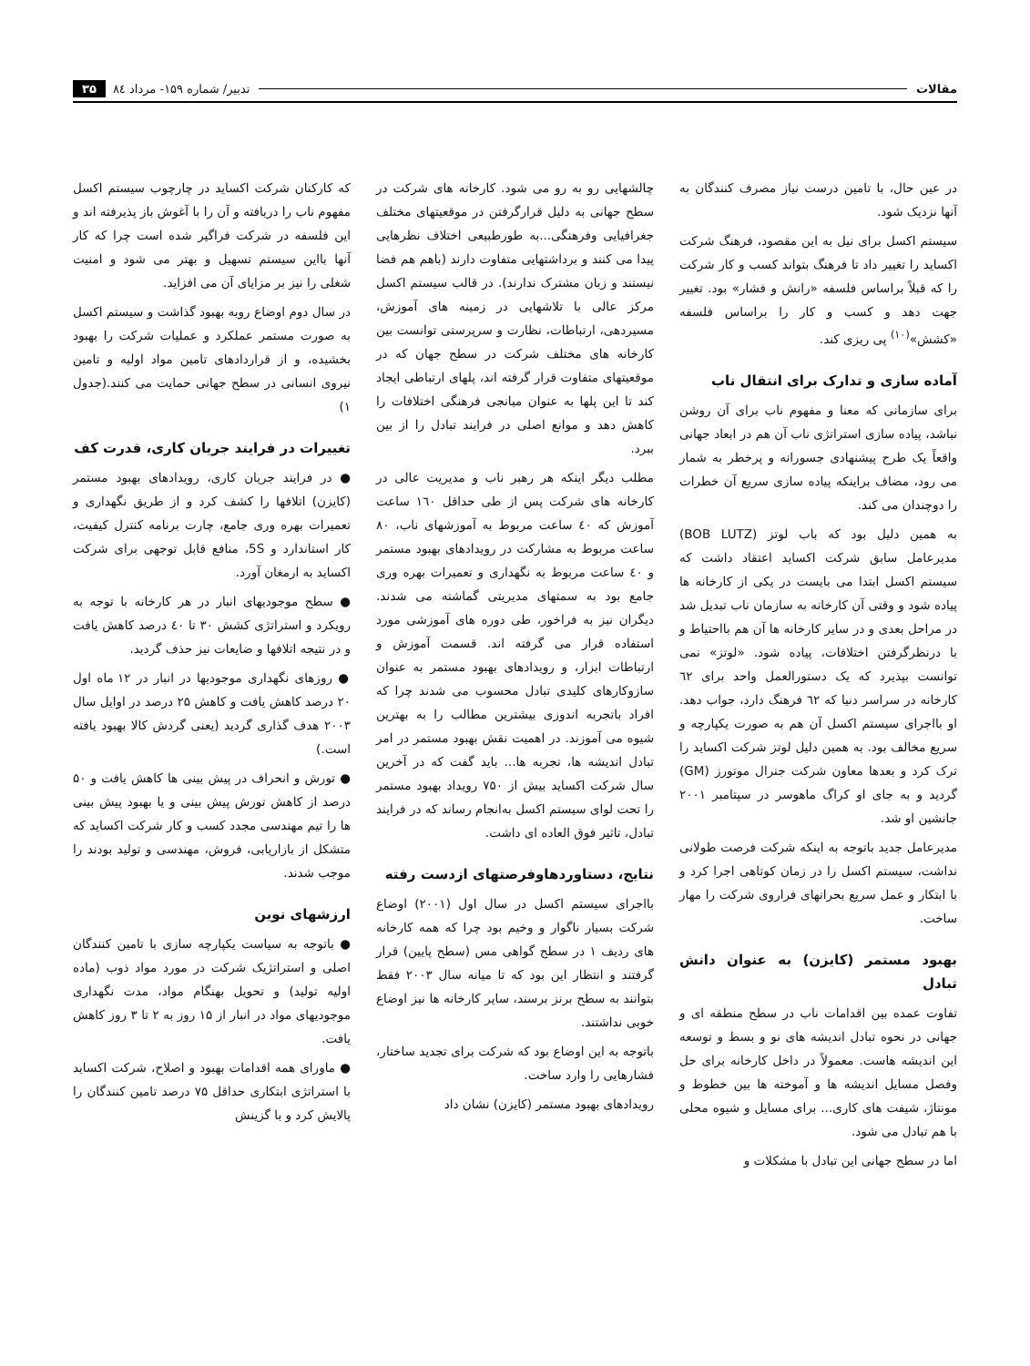مقالات تدبیر/ شماره ۱۵۹- مرداد ۸٤ ۳۵
در عین حال، با تامین درست نیاز مصرف کنندگان به آنها نزدیک شود.
سیستم اکسل برای نیل به این مقصود، فرهنگ شرکت اکساید را تغییر داد تا فرهنگ بتواند کسب و کار شرکت را که قبلاً براساس فلسفه «رانش و فشار» بود. تغییر جهت دهد و کسب و کار را براساس فلسفه «کشش»<sup>(۱۰)</sup> پی ریزی کند.
آماده سازی و تدارک برای انتقال ناب
برای سازمانی که معنا و مفهوم ناب برای آن روشن نباشد، پیاده سازی استراتژی ناب آن هم در ابعاد جهانی واقعاً یک طرح پیشنهادی جسورانه و پرخطر به شمار می رود، مضاف براینکه پیاده سازی سریع آن خطرات را دوچندان می کند.
به همین دلیل بود که باب لوتز (BOB LUTZ) مدیرعامل سابق شرکت اکساید اعتقاد داشت که سیستم اکسل ابتدا می بایست در یکی از کارخانه ها پیاده شود و وقتی آن کارخانه به سازمان ناب تبدیل شد در مراحل بعدی و در سایر کارخانه ها آن هم بااحتیاط و با درنظرگرفتن اختلافات، پیاده شود. «لوتز» نمی توانست بپذیرد که یک دستورالعمل واحد برای ٦۲ کارخانه در سراسر دنیا که ٦۲ فرهنگ دارد، جواب دهد. او بااجرای سیستم اکسل آن هم به صورت یکپارچه و سریع مخالف بود. به همین دلیل لوتز شرکت اکساید را ترک کرد و بعدها معاون شرکت جنرال موتورز (GM) گردید و به جای او کراگ ماهوسر در سپتامبر ۲۰۰۱ جانشین او شد.
مدیرعامل جدید باتوجه به اینکه شرکت فرصت طولانی نداشت، سیستم اکسل را در زمان کوتاهی اجرا کرد و با ابتکار و عمل سریع بحرانهای فراروی شرکت را مهار ساخت.
بهبود مستمر (کایزن) به عنوان دانش تبادل
تفاوت عمده بین اقدامات ناب در سطح منطقه ای و جهانی در نحوه تبادل اندیشه های نو و بسط و توسعه این اندیشه هاست. معمولاً در داخل کارخانه برای حل وفصل مسایل اندیشه ها و آموخته ها بین خطوط و مونتاژ، شیفت های کاری... برای مسایل و شیوه محلی با هم تبادل می شود.
اما در سطح جهانی این تبادل با مشکلات و
چالشهایی رو به رو می شود. کارخانه های شرکت در سطح جهانی به دلیل قرارگرفتن در موقعیتهای مختلف جغرافیایی وفرهنگی...به طورطبیعی اختلاف نظرهایی پیدا می کنند و برداشتهایی متفاوت دارند (باهم هم فضا نیستند و زبان مشترک ندارند). در قالب سیستم اکسل مرکز عالی با تلاشهایی در زمینه های آموزش، مسیردهی، ارتباطات، نظارت و سرپرستی توانست بین کارخانه های مختلف شرکت در سطح جهان که در موقعیتهای متفاوت قرار گرفته اند، پلهای ارتباطی ایجاد کند تا این پلها به عنوان میانجی فرهنگی اختلافات را کاهش دهد و موانع اصلی در فرایند تبادل را از بین ببرد.
مطلب دیگر اینکه هر رهبر ناب و مدیریت عالی در کارخانه های شرکت پس از طی حداقل ۱٦۰ ساعت آموزش که ٤۰ ساعت مربوط به آموزشهای ناب، ۸۰ ساعت مربوط به مشارکت در رویدادهای بهبود مستمر و ٤۰ ساعت مربوط به نگهداری و تعمیرات بهره وری جامع بود به سمتهای مدیریتی گماشته می شدند. دیگران نیز به فراخور، طی دوره های آموزشی مورد استفاده قرار می گرفته اند. قسمت آموزش و ارتباطات ابزار، و رویدادهای بهبود مستمر به عنوان سازوکارهای کلیدی تبادل محسوب می شدند چرا که افراد باتجربه اندوزی بیشترین مطالب را به بهترین شیوه می آموزند. در اهمیت نقش بهبود مستمر در امر تبادل اندیشه ها، تجربه ها... باید گفت که در آخرین سال شرکت اکساید بیش از ۷۵۰ رویداد بهبود مستمر را تحت لوای سیستم اکسل به‌انجام رساند که در فرایند تبادل، تاثیر فوق العاده ای داشت.
نتایج، دستاوردهاوفرصتهای ازدست رفته
بااجرای سیستم اکسل در سال اول (۲۰۰۱) اوضاع شرکت بسیار ناگوار و وخیم بود چرا که همه کارخانه های ردیف ۱ در سطح گواهی مس (سطح پایین) قرار گرفتند و انتظار این بود که تا میانه سال ۲۰۰۳ فقط بتوانند به سطح برنز برسند، سایر کارخانه ها نیز اوضاع خوبی نداشتند.
باتوجه به این اوضاع بود که شرکت برای تجدید ساختار، فشارهایی را وارد ساخت.
رویدادهای بهبود مستمر (کایزن) نشان داد
که کارکنان شرکت اکساید در چارچوب سیستم اکسل مفهوم ناب را دریافته و آن را با آغوش باز پذیرفته اند و این فلسفه در شرکت فراگیر شده است چرا که کار آنها بااین سیستم تسهیل و بهتر می شود و امنیت شغلی را نیز بر مزایای آن می افزاید.
در سال دوم اوضاع روبه بهبود گذاشت و سیستم اکسل به صورت مستمر عملکرد و عملیات شرکت را بهبود بخشیده، و از قراردادهای تامین مواد اولیه و تامین نیروی انسانی در سطح جهانی حمایت می کنند.(جدول ۱)
تغییرات در فرایند جریان کاری، قدرت کف
● در فرایند جریان کاری، رویدادهای بهبود مستمر (کایزن) اتلافها را کشف کرد و از طریق نگهداری و تعمیرات بهره وری جامع، چارت برنامه کنترل کیفیت، کار استاندارد و 5S، منافع قابل توجهی برای شرکت اکساید به ارمغان آورد.
● سطح موجودیهای انبار در هر کارخانه با توجه به رویکرد و استراتژی کشش ۳۰ تا ٤۰ درصد کاهش یافت و در نتیجه اتلافها و ضایعات نیز حذف گردید.
● روزهای نگهداری موجودیها در انبار در ۱۲ ماه اول ۲۰ درصد کاهش یافت و کاهش ۲۵ درصد در اوایل سال ۲۰۰۳ هدف گذاری گردید (یعنی گردش کالا بهبود یافته است.)
● تورش و انحراف در پیش بینی ها کاهش یافت و ۵۰ درصد از کاهش تورش پیش بینی و یا بهبود پیش بینی ها را تیم مهندسی مجدد کسب و کار شرکت اکساید که متشکل از بازاریابی، فروش، مهندسی و تولید بودند را موجب شدند.
ارزشهای نوین
● باتوجه به سیاست یکپارچه سازی با تامین کنندگان اصلی و استراتژیک شرکت در مورد مواد ذوب (ماده اولیه تولید) و تحویل بهنگام مواد، مدت نگهداری موجودیهای مواد در انبار از ۱۵ روز به ۲ تا ۳ روز کاهش یافت.
● ماورای همه اقدامات بهبود و اصلاح، شرکت اکساید با استراتژی ابتکاری حداقل ۷۵ درصد تامین کنندگان را پالایش کرد و با گزینش